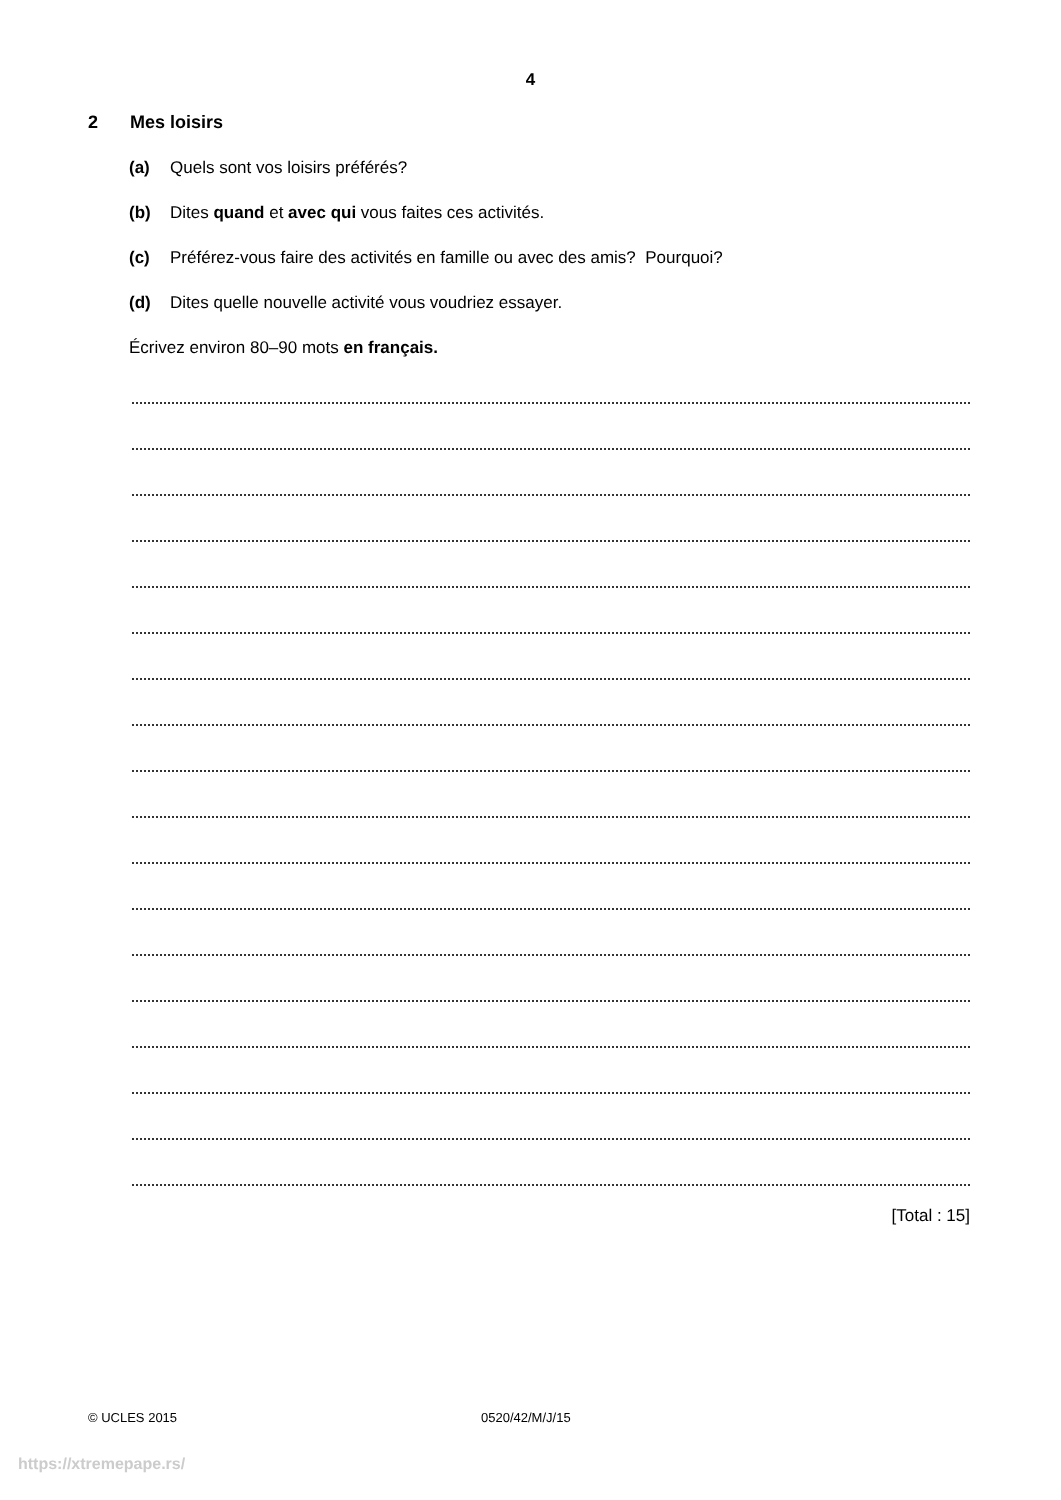4
2 Mes loisirs
(a) Quels sont vos loisirs préférés?
(b) Dites quand et avec qui vous faites ces activités.
(c) Préférez-vous faire des activités en famille ou avec des amis? Pourquoi?
(d) Dites quelle nouvelle activité vous voudriez essayer.
Écrivez environ 80–90 mots en français.
[Total : 15]
© UCLES 2015 0520/42/M/J/15
https://xtremepape.rs/